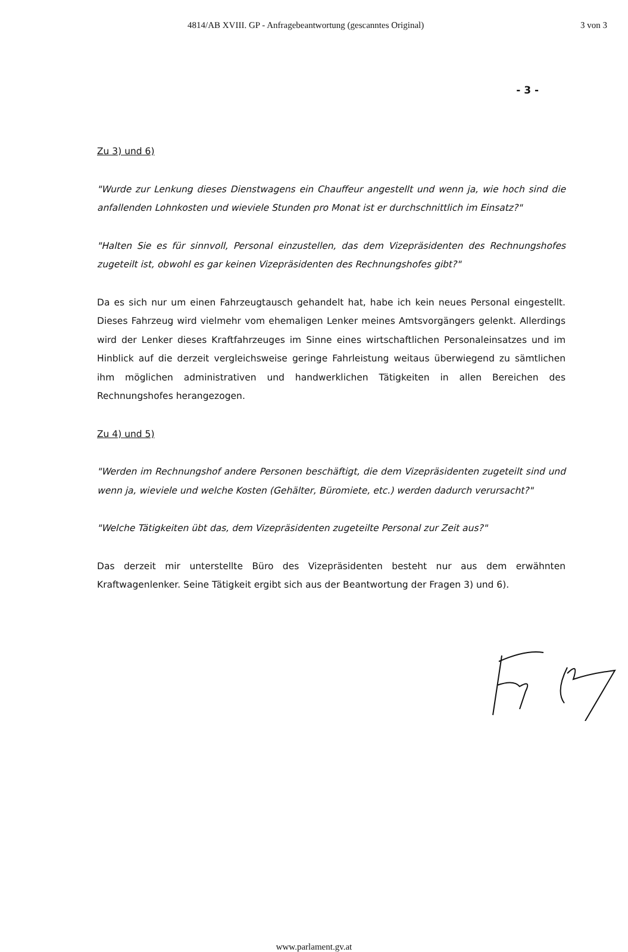4814/AB XVIII. GP - Anfragebeantwortung (gescanntes Original) 3 von 3
- 3 -
Zu 3) und 6)
"Wurde zur Lenkung dieses Dienstwagens ein Chauffeur angestellt und wenn ja, wie hoch sind die anfallenden Lohnkosten und wieviele Stunden pro Monat ist er durchschnittlich im Einsatz?"
"Halten Sie es für sinnvoll, Personal einzustellen, das dem Vizepräsidenten des Rechnungshofes zugeteilt ist, obwohl es gar keinen Vizepräsidenten des Rechnungshofes gibt?"
Da es sich nur um einen Fahrzeugtausch gehandelt hat, habe ich kein neues Personal eingestellt. Dieses Fahrzeug wird vielmehr vom ehemaligen Lenker meines Amtsvorgängers gelenkt. Allerdings wird der Lenker dieses Kraftfahrzeuges im Sinne eines wirtschaftlichen Personaleinsatzes und im Hinblick auf die derzeit vergleichsweise geringe Fahrleistung weitaus überwiegend zu sämtlichen ihm möglichen administrativen und handwerklichen Tätigkeiten in allen Bereichen des Rechnungshofes herangezogen.
Zu 4) und 5)
"Werden im Rechnungshof andere Personen beschäftigt, die dem Vizepräsidenten zugeteilt sind und wenn ja, wieviele und welche Kosten (Gehälter, Büromiete, etc.) werden dadurch verursacht?"
"Welche Tätigkeiten übt das, dem Vizepräsidenten zugeteilte Personal zur Zeit aus?"
Das derzeit mir unterstellte Büro des Vizepräsidenten besteht nur aus dem erwähnten Kraftwagenlenker. Seine Tätigkeit ergibt sich aus der Beantwortung der Fragen 3) und 6).
www.parlament.gv.at